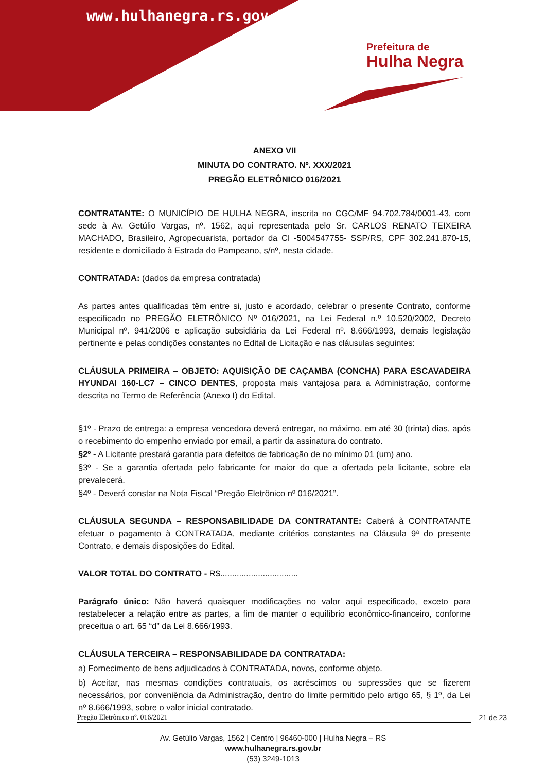www.hulhanegra.rs.gov.br
Prefeitura de
Hulha Negra
ANEXO VII
MINUTA DO CONTRATO. Nº. XXX/2021
PREGÃO ELETRÔNICO 016/2021
CONTRATANTE: O MUNICÍPIO DE HULHA NEGRA, inscrita no CGC/MF 94.702.784/0001-43, com sede à Av. Getúlio Vargas, nº. 1562, aqui representada pelo Sr. CARLOS RENATO TEIXEIRA MACHADO, Brasileiro, Agropecuarista, portador da CI -5004547755- SSP/RS, CPF 302.241.870-15, residente e domiciliado à Estrada do Pampeano, s/nº, nesta cidade.
CONTRATADA: (dados da empresa contratada)
As partes antes qualificadas têm entre si, justo e acordado, celebrar o presente Contrato, conforme especificado no PREGÃO ELETRÔNICO Nº 016/2021, na Lei Federal n.º 10.520/2002, Decreto Municipal nº. 941/2006 e aplicação subsidiária da Lei Federal nº. 8.666/1993, demais legislação pertinente e pelas condições constantes no Edital de Licitação e nas cláusulas seguintes:
CLÁUSULA PRIMEIRA – OBJETO: AQUISIÇÃO DE CAÇAMBA (CONCHA) PARA ESCAVADEIRA HYUNDAI 160-LC7 – CINCO DENTES, proposta mais vantajosa para a Administração, conforme descrita no Termo de Referência (Anexo I) do Edital.
§1º - Prazo de entrega: a empresa vencedora deverá entregar, no máximo, em até 30 (trinta) dias, após o recebimento do empenho enviado por email, a partir da assinatura do contrato.
§2º - A Licitante prestará garantia para defeitos de fabricação de no mínimo 01 (um) ano.
§3º - Se a garantia ofertada pelo fabricante for maior do que a ofertada pela licitante, sobre ela prevalecerá.
§4º - Deverá constar na Nota Fiscal “Pregão Eletrônico nº 016/2021”.
CLÁUSULA SEGUNDA – RESPONSABILIDADE DA CONTRATANTE: Caberá à CONTRATANTE efetuar o pagamento à CONTRATADA, mediante critérios constantes na Cláusula 9ª do presente Contrato, e demais disposições do Edital.
VALOR TOTAL DO CONTRATO - R$.................................
Parágrafo único: Não haverá quaisquer modificações no valor aqui especificado, exceto para restabelecer a relação entre as partes, a fim de manter o equilíbrio econômico-financeiro, conforme preceitua o art. 65 “d” da Lei 8.666/1993.
CLÁUSULA TERCEIRA – RESPONSABILIDADE DA CONTRATADA:
a) Fornecimento de bens adjudicados à CONTRATADA, novos, conforme objeto.
b) Aceitar, nas mesmas condições contratuais, os acréscimos ou supressões que se fizerem necessários, por conveniência da Administração, dentro do limite permitido pelo artigo 65, § 1º, da Lei nº 8.666/1993, sobre o valor inicial contratado.
Pregão Eletrônico nº. 016/2021 21 de 23
Av. Getúlio Vargas, 1562 | Centro | 96460-000 | Hulha Negra – RS
www.hulhanegra.rs.gov.br
(53) 3249-1013